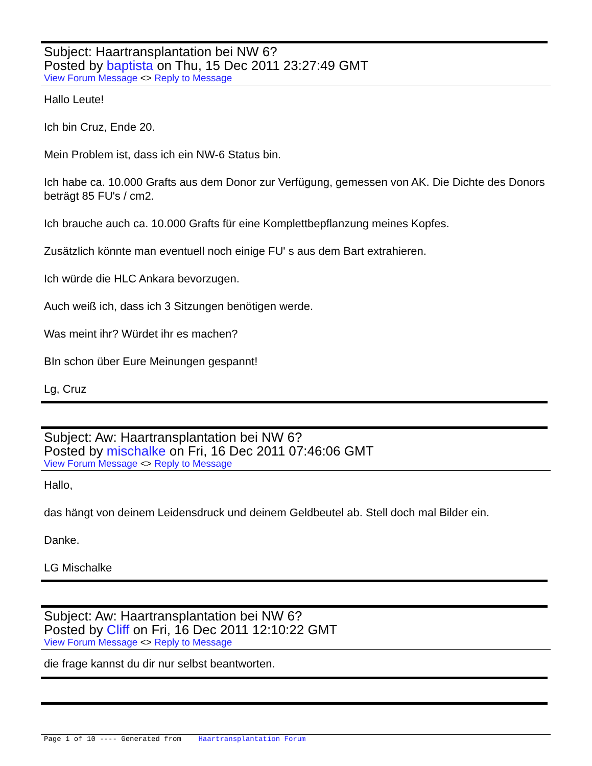Subject: Haartransplantation bei NW 6?
Posted by baptista on Thu, 15 Dec 2011 23:27:49 GMT
View Forum Message <> Reply to Message
Hallo Leute!
Ich bin Cruz, Ende 20.
Mein Problem ist, dass ich ein NW-6 Status bin.
Ich habe ca. 10.000 Grafts aus dem Donor zur Verfügung, gemessen von AK. Die Dichte des Donors beträgt 85 FU's / cm2.
Ich brauche auch ca. 10.000 Grafts für eine Komplettbepflanzung meines Kopfes.
Zusätzlich könnte man eventuell noch einige FU' s aus dem Bart extrahieren.
Ich würde die HLC Ankara bevorzugen.
Auch weiß ich, dass ich 3 Sitzungen benötigen werde.
Was meint ihr? Würdet ihr es machen?
BIn schon über Eure Meinungen gespannt!
Lg, Cruz
Subject: Aw: Haartransplantation bei NW 6?
Posted by mischalke on Fri, 16 Dec 2011 07:46:06 GMT
View Forum Message <> Reply to Message
Hallo,
das hängt von deinem Leidensdruck und deinem Geldbeutel ab. Stell doch mal Bilder ein.
Danke.
LG Mischalke
Subject: Aw: Haartransplantation bei NW 6?
Posted by Cliff on Fri, 16 Dec 2011 12:10:22 GMT
View Forum Message <> Reply to Message
die frage kannst du dir nur selbst beantworten.
Page 1 of 10 ---- Generated from Haartransplantation Forum